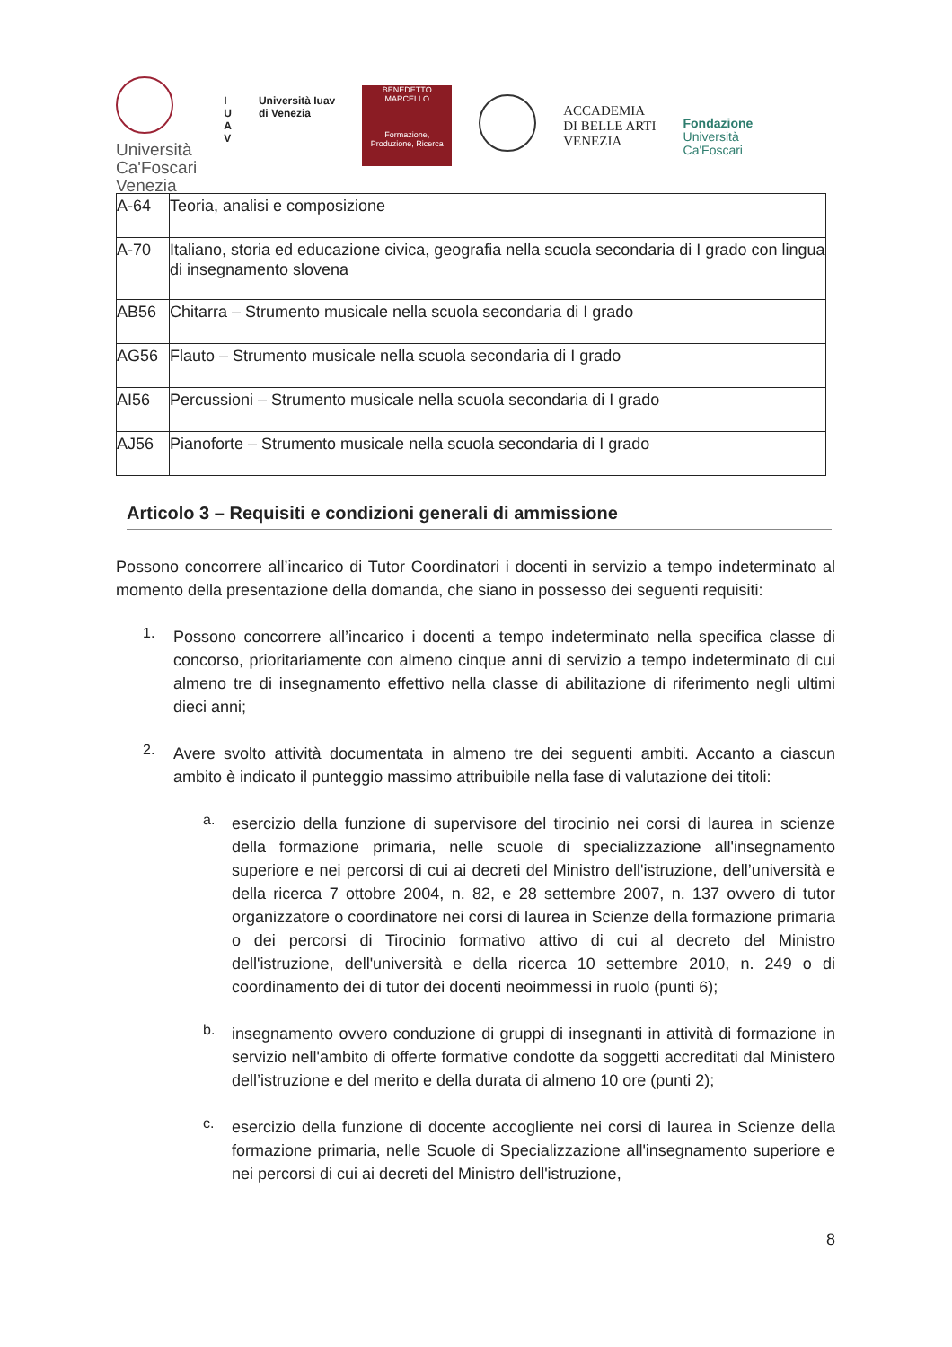Università
Ca'Foscari
Venezia
I
U
A
V
Università Iuav
di Venezia
BENEDETTO MARCELLO
Formazione, Produzione, Ricerca
ACCADEMIA
DI BELLE ARTI
VENEZIA
Fondazione
Università
Ca'Foscari
| A-64 | Teoria, analisi e composizione |
| A-70 | Italiano, storia ed educazione civica, geografia nella scuola secondaria di I grado con lingua di insegnamento slovena |
| AB56 | Chitarra – Strumento musicale nella scuola secondaria di I grado |
| AG56 | Flauto – Strumento musicale nella scuola secondaria di I grado |
| AI56 | Percussioni – Strumento musicale nella scuola secondaria di I grado |
| AJ56 | Pianoforte – Strumento musicale nella scuola secondaria di I grado |
Articolo 3 – Requisiti e condizioni generali di ammissione
Possono concorrere all’incarico di Tutor Coordinatori i docenti in servizio a tempo indeterminato al momento della presentazione della domanda, che siano in possesso dei seguenti requisiti:
1.
Possono concorrere all’incarico i docenti a tempo indeterminato nella specifica classe di concorso, prioritariamente con almeno cinque anni di servizio a tempo indeterminato di cui almeno tre di insegnamento effettivo nella classe di abilitazione di riferimento negli ultimi dieci anni;
2.
Avere svolto attività documentata in almeno tre dei seguenti ambiti. Accanto a ciascun ambito è indicato il punteggio massimo attribuibile nella fase di valutazione dei titoli:
a.
esercizio della funzione di supervisore del tirocinio nei corsi di laurea in scienze della formazione primaria, nelle scuole di specializzazione all'insegnamento superiore e nei percorsi di cui ai decreti del Ministro dell'istruzione, dell’università e della ricerca 7 ottobre 2004, n. 82, e 28 settembre 2007, n. 137 ovvero di tutor organizzatore o coordinatore nei corsi di laurea in Scienze della formazione primaria o dei percorsi di Tirocinio formativo attivo di cui al decreto del Ministro dell'istruzione, dell'università e della ricerca 10 settembre 2010, n. 249 o di coordinamento dei di tutor dei docenti neoimmessi in ruolo (punti 6);
b.
insegnamento ovvero conduzione di gruppi di insegnanti in attività di formazione in servizio nell'ambito di offerte formative condotte da soggetti accreditati dal Ministero dell’istruzione e del merito e della durata di almeno 10 ore (punti 2);
c.
esercizio della funzione di docente accogliente nei corsi di laurea in Scienze della formazione primaria, nelle Scuole di Specializzazione all'insegnamento superiore e nei percorsi di cui ai decreti del Ministro dell'istruzione,
8